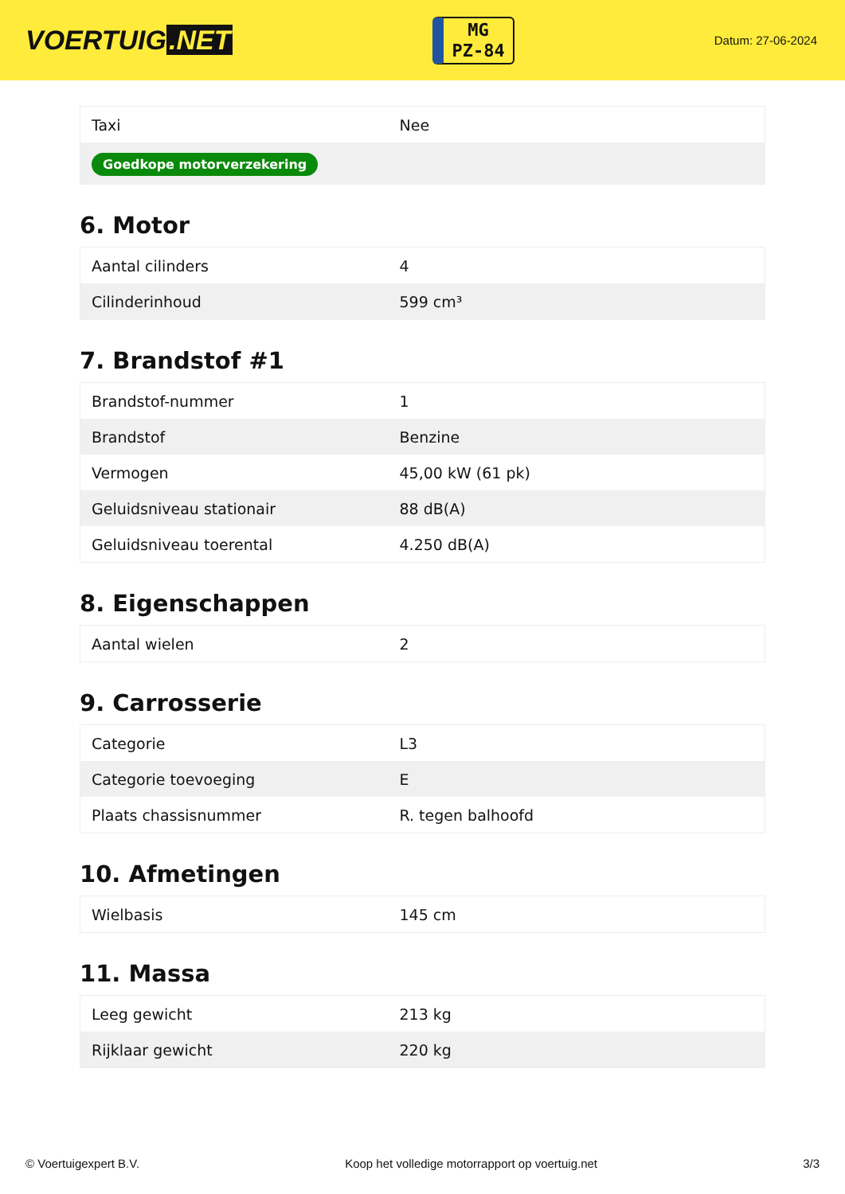VOERTUIG.NET
MG
PZ-84
Datum: 27-06-2024
| Taxi | Nee |
| Goedkope motorverzekering | |
6. Motor
| Aantal cilinders | 4 |
| Cilinderinhoud | 599 cm³ |
7. Brandstof #1
| Brandstof-nummer | 1 |
| Brandstof | Benzine |
| Vermogen | 45,00 kW (61 pk) |
| Geluidsniveau stationair | 88 dB(A) |
| Geluidsniveau toerental | 4.250 dB(A) |
8. Eigenschappen
| Aantal wielen | 2 |
9. Carrosserie
| Categorie | L3 |
| Categorie toevoeging | E |
| Plaats chassisnummer | R. tegen balhoofd |
10. Afmetingen
| Wielbasis | 145 cm |
11. Massa
| Leeg gewicht | 213 kg |
| Rijklaar gewicht | 220 kg |
© Voertuigexpert B.V. Koop het volledige motorrapport op voertuig.net 3/3